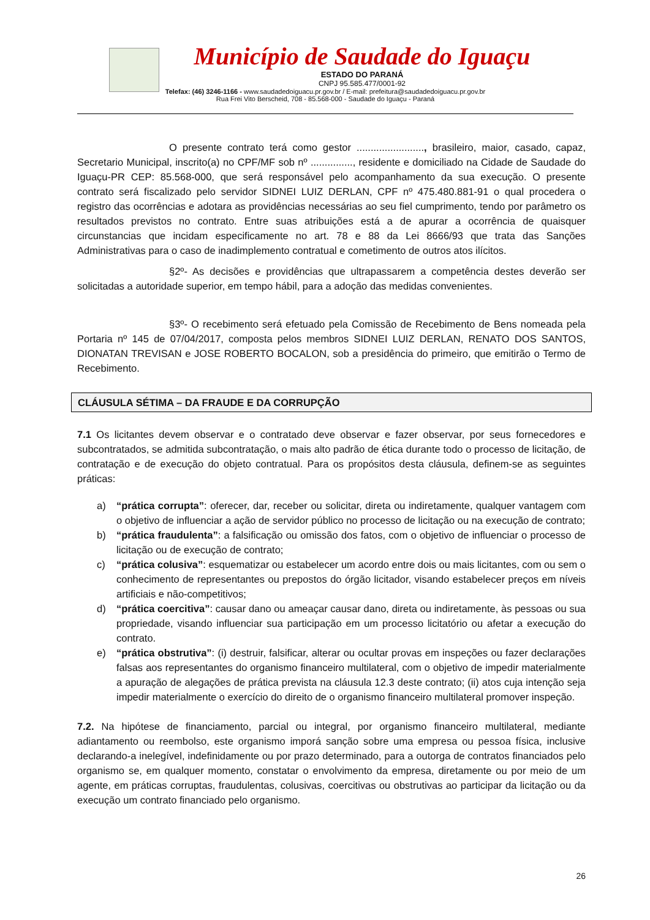Município de Saudade do Iguaçu
ESTADO DO PARANÁ
CNPJ 95.585.477/0001-92
Telefax: (46) 3246-1166 - www.saudadedoiguacu.pr.gov.br / E-mail: prefeitura@saudadedoiguacu.pr.gov.br
Rua Frei Vito Berscheid, 708 - 85.568-000 - Saudade do Iguaçu - Paraná
O presente contrato terá como gestor ........................, brasileiro, maior, casado, capaz, Secretario Municipal, inscrito(a) no CPF/MF sob nº ..............., residente e domiciliado na Cidade de Saudade do Iguaçu-PR CEP: 85.568-000, que será responsável pelo acompanhamento da sua execução. O presente contrato será fiscalizado pelo servidor SIDNEI LUIZ DERLAN, CPF nº 475.480.881-91 o qual procedera o registro das ocorrências e adotara as providências necessárias ao seu fiel cumprimento, tendo por parâmetro os resultados previstos no contrato. Entre suas atribuições está a de apurar a ocorrência de quaisquer circunstancias que incidam especificamente no art. 78 e 88 da Lei 8666/93 que trata das Sanções Administrativas para o caso de inadimplemento contratual e cometimento de outros atos ilícitos.
§2º- As decisões e providências que ultrapassarem a competência destes deverão ser solicitadas a autoridade superior, em tempo hábil, para a adoção das medidas convenientes.
§3º- O recebimento será efetuado pela Comissão de Recebimento de Bens nomeada pela Portaria nº 145 de 07/04/2017, composta pelos membros SIDNEI LUIZ DERLAN, RENATO DOS SANTOS, DIONATAN TREVISAN e JOSE ROBERTO BOCALON, sob a presidência do primeiro, que emitirão o Termo de Recebimento.
CLÁUSULA SÉTIMA – DA FRAUDE E DA CORRUPÇÃO
7.1 Os licitantes devem observar e o contratado deve observar e fazer observar, por seus fornecedores e subcontratados, se admitida subcontratação, o mais alto padrão de ética durante todo o processo de licitação, de contratação e de execução do objeto contratual. Para os propósitos desta cláusula, definem-se as seguintes práticas:
a) “prática corrupta”: oferecer, dar, receber ou solicitar, direta ou indiretamente, qualquer vantagem com o objetivo de influenciar a ação de servidor público no processo de licitação ou na execução de contrato;
b) “prática fraudulenta”: a falsificação ou omissão dos fatos, com o objetivo de influenciar o processo de licitação ou de execução de contrato;
c) “prática colusiva”: esquematizar ou estabelecer um acordo entre dois ou mais licitantes, com ou sem o conhecimento de representantes ou prepostos do órgão licitador, visando estabelecer preços em níveis artificiais e não-competitivos;
d) “prática coercitiva”: causar dano ou ameaçar causar dano, direta ou indiretamente, às pessoas ou sua propriedade, visando influenciar sua participação em um processo licitatório ou afetar a execução do contrato.
e) “prática obstrutiva”: (i) destruir, falsificar, alterar ou ocultar provas em inspeções ou fazer declarações falsas aos representantes do organismo financeiro multilateral, com o objetivo de impedir materialmente a apuração de alegações de prática prevista na cláusula 12.3 deste contrato; (ii) atos cuja intenção seja impedir materialmente o exercício do direito de o organismo financeiro multilateral promover inspeção.
7.2. Na hipótese de financiamento, parcial ou integral, por organismo financeiro multilateral, mediante adiantamento ou reembolso, este organismo imporá sanção sobre uma empresa ou pessoa física, inclusive declarando-a inelegível, indefinidamente ou por prazo determinado, para a outorga de contratos financiados pelo organismo se, em qualquer momento, constatar o envolvimento da empresa, diretamente ou por meio de um agente, em práticas corruptas, fraudulentas, colusivas, coercitivas ou obstrutivas ao participar da licitação ou da execução um contrato financiado pelo organismo.
26